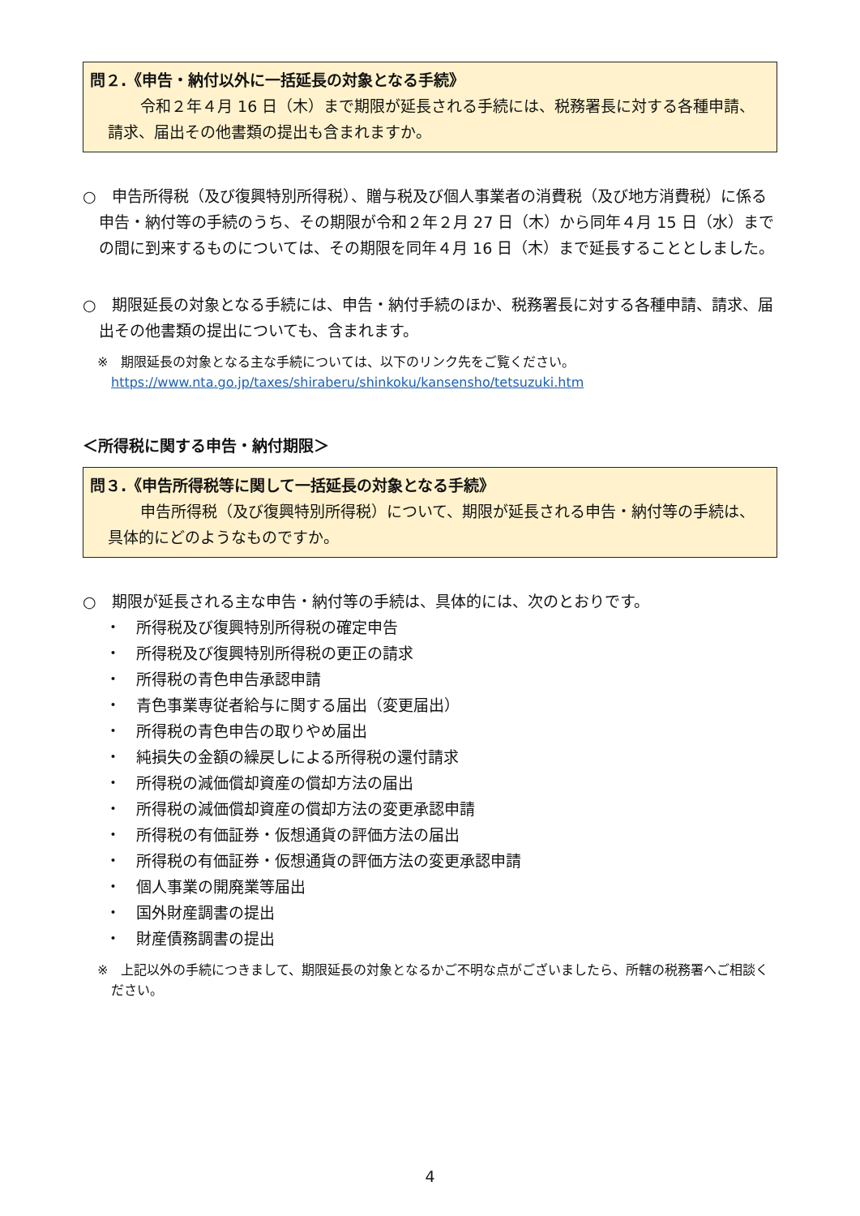問２.《申告・納付以外に一括延長の対象となる手続》
令和２年４月 16 日（木）まで期限が延長される手続には、税務署長に対する各種申請、請求、届出その他書類の提出も含まれますか。
○　申告所得税（及び復興特別所得税）、贈与税及び個人事業者の消費税（及び地方消費税）に係る申告・納付等の手続のうち、その期限が令和２年２月 27 日（木）から同年４月 15 日（水）までの間に到来するものについては、その期限を同年４月 16 日（木）まで延長することとしました。
○　期限延長の対象となる手続には、申告・納付手続のほか、税務署長に対する各種申請、請求、届出その他書類の提出についても、含まれます。
※　期限延長の対象となる主な手続については、以下のリンク先をご覧ください。
https://www.nta.go.jp/taxes/shiraberu/shinkoku/kansensho/tetsuzuki.htm
＜所得税に関する申告・納付期限＞
問３.《申告所得税等に関して一括延長の対象となる手続》
申告所得税（及び復興特別所得税）について、期限が延長される申告・納付等の手続は、具体的にどのようなものですか。
○　期限が延長される主な申告・納付等の手続は、具体的には、次のとおりです。
・　所得税及び復興特別所得税の確定申告
・　所得税及び復興特別所得税の更正の請求
・　所得税の青色申告承認申請
・　青色事業専従者給与に関する届出（変更届出）
・　所得税の青色申告の取りやめ届出
・　純損失の金額の繰戻しによる所得税の還付請求
・　所得税の減価償却資産の償却方法の届出
・　所得税の減価償却資産の償却方法の変更承認申請
・　所得税の有価証券・仮想通貨の評価方法の届出
・　所得税の有価証券・仮想通貨の評価方法の変更承認申請
・　個人事業の開廃業等届出
・　国外財産調書の提出
・　財産債務調書の提出
※　上記以外の手続につきまして、期限延長の対象となるかご不明な点がございましたら、所轄の税務署へご相談ください。
4